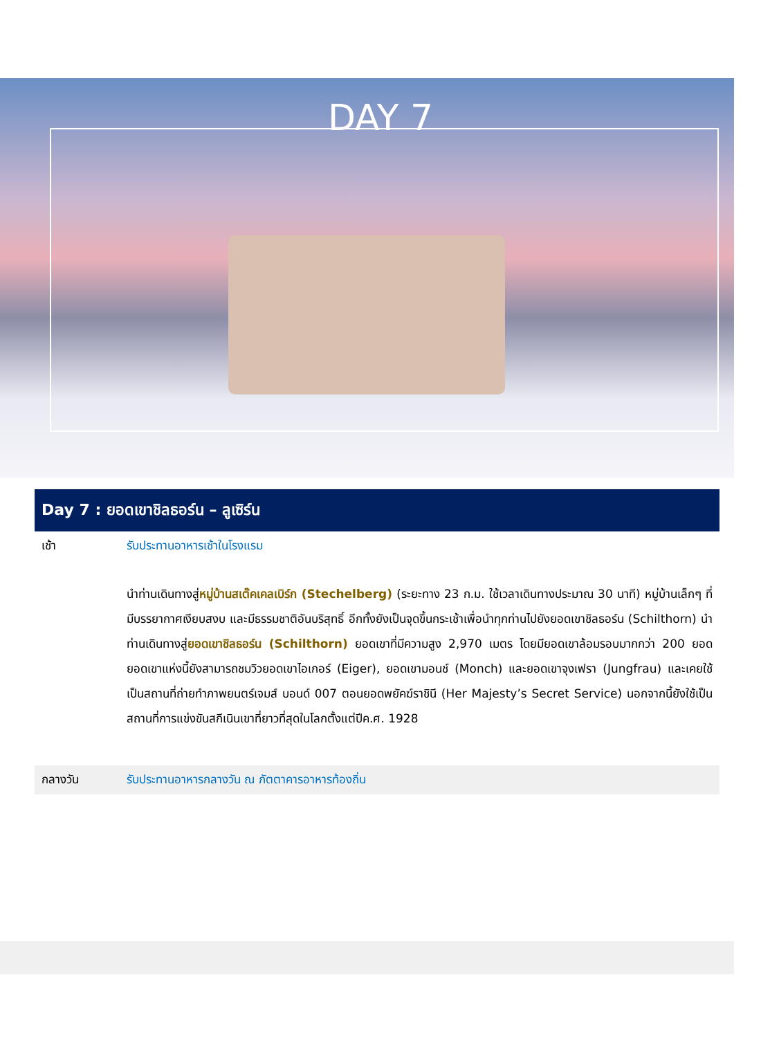DAY 7
Day 7 : ยอดเขาชิลธอร์น – ลูเซิร์น
| เช้า | รับประทานอาหารเช้าในโรงแรม |
| | นำท่านเดินทางสู่ หมู่บ้านสเต๊คเคลเบิร์ก (Stechelberg) (ระยะทาง 23 ก.ม. ใช้เวลาเดินทางประมาณ 30 นาที) หมู่บ้านเล็กๆ ที่มีบรรยากาศเงียบสงบ และมีธรรมชาติอันบริสุทธิ์ อีกทั้งยังเป็นจุดขึ้นกระเช้าเพื่อนำทุกท่านไปยังยอดเขาชิลธอร์น (Schilthorn) นำท่านเดินทางสู่ ยอดเขาชิลธอร์น (Schilthorn) ยอดเขาที่มีความสูง 2,970 เมตร โดยมียอดเขาล้อมรอบมากกว่า 200 ยอด ยอดเขาแห่งนี้ยังสามารถชมวิวยอดเขาไอเกอร์ (Eiger), ยอดเขามอนช์ (Monch) และยอดเขาจุงเฟรา (Jungfrau) และเคยใช้เป็นสถานที่ถ่ายทำภาพยนตร์เจมส์ บอนด์ 007 ตอนยอดพยัคฆ์ราชินี (Her Majesty’s Secret Service) นอกจากนี้ยังใช้เป็นสถานที่การแข่งขันสกีเนินเขาที่ยาวที่สุดในโลกตั้งแต่ปีค.ศ. 1928 |
| กลางวัน | รับประทานอาหารกลางวัน ณ ภัตตาคารอาหารท้องถิ่น |